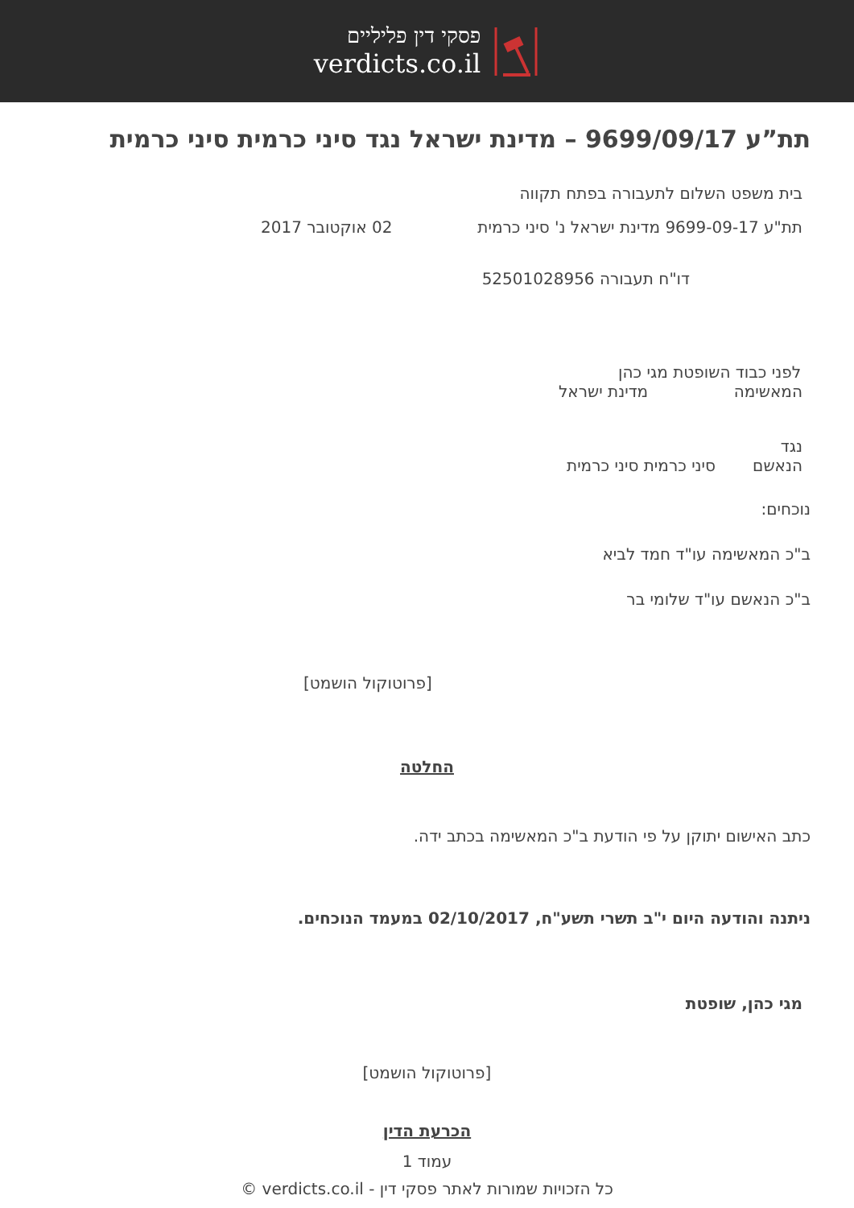פסקי דין פליליים
verdicts.co.il
תת”ע 9699/09/17 – מדינת ישראל נגד סיני כרמית סיני כרמית
בית משפט השלום לתעבורה בפתח תקווה
תת"ע 9699-09-17 מדינת ישראל נ' סיני כרמית 02 אוקטובר 2017
דו"ח תעבורה 52501028956
לפני כבוד השופטת מגי כהן
המאשימה מדינת ישראל
נגד
הנאשם סיני כרמית סיני כרמית
נוכחים:
ב"כ המאשימה עו"ד חמד לביא
ב"כ הנאשם עו"ד שלומי בר
[פרוטוקול הושמט]
החלטה
כתב האישום יתוקן על פי הודעת ב"כ המאשימה בכתב ידה.
ניתנה והודעה היום י"ב תשרי תשע"ח, 02/10/2017 במעמד הנוכחים.
מגי כהן, שופטת
[פרוטוקול הושמט]
הכרעת הדין
עמוד 1
כל הזכויות שמורות לאתר פסקי דין - verdicts.co.il ©